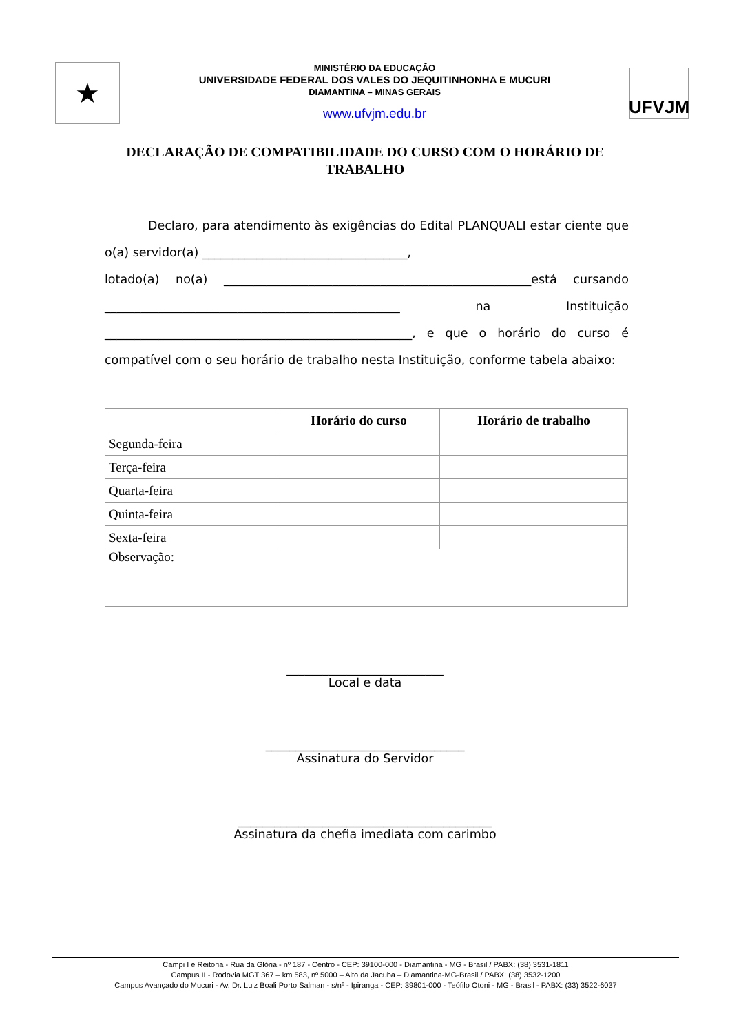★
MINISTÉRIO DA EDUCAÇÃO
UNIVERSIDADE FEDERAL DOS VALES DO JEQUITINHONHA E MUCURI
DIAMANTINA – MINAS GERAIS
www.ufvjm.edu.br
UFVJM
DECLARAÇÃO DE COMPATIBILIDADE DO CURSO COM O HORÁRIO DE TRABALHO
Declaro, para atendimento às exigências do Edital PLANQUALI estar ciente que o(a) servidor(a) __________________________________,
lotado(a) no(a) ___________________________________________________está cursando _________________________________________________ na Instituição ___________________________________________________, e que o horário do curso é compatível com o seu horário de trabalho nesta Instituição, conforme tabela abaixo:
| | Horário do curso | Horário de trabalho |
| --- | --- | --- |
| Segunda-feira | | |
| Terça-feira | | |
| Quarta-feira | | |
| Quinta-feira | | |
| Sexta-feira | | |
| Observação: | | |
__________________________
Local e data
_________________________________
Assinatura do Servidor
__________________________________________
Assinatura da chefia imediata com carimbo
Campi I e Reitoria - Rua da Glória - nº 187 - Centro - CEP: 39100-000 - Diamantina - MG - Brasil / PABX: (38) 3531-1811
Campus II - Rodovia MGT 367 – km 583, nº 5000 – Alto da Jacuba – Diamantina-MG-Brasil / PABX: (38) 3532-1200
Campus Avançado do Mucuri - Av. Dr. Luiz Boali Porto Salman - s/nº - Ipiranga - CEP: 39801-000 - Teófilo Otoni - MG - Brasil - PABX: (33) 3522-6037